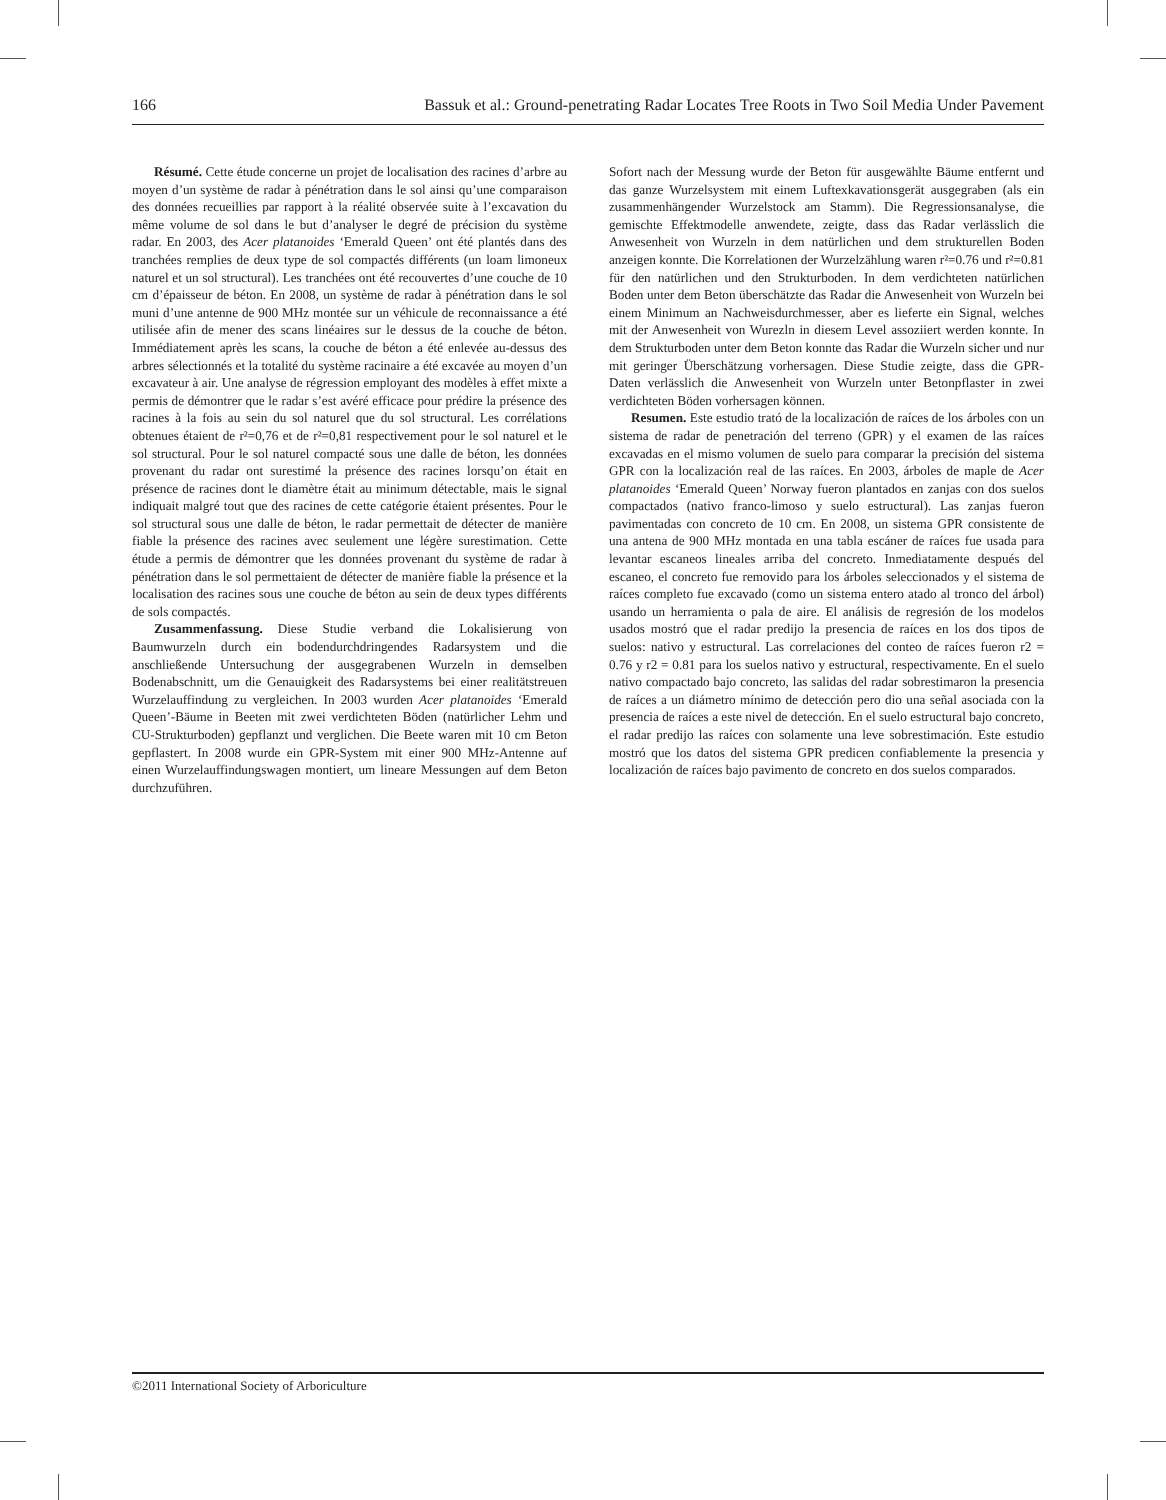166 Bassuk et al.: Ground-penetrating Radar Locates Tree Roots in Two Soil Media Under Pavement
Résumé. Cette étude concerne un projet de localisation des racines d’arbre au moyen d’un système de radar à pénétration dans le sol ainsi qu’une comparaison des données recueillies par rapport à la réalité observée suite à l’excavation du même volume de sol dans le but d’analyser le degré de précision du système radar. En 2003, des Acer platanoides ‘Emerald Queen’ ont été plantés dans des tranchées remplies de deux type de sol compactés différents (un loam limoneux naturel et un sol structural). Les tranchées ont été recouvertes d’une couche de 10 cm d’épaisseur de béton. En 2008, un système de radar à pénétration dans le sol muni d’une antenne de 900 MHz montée sur un véhicule de reconnaissance a été utilisée afin de mener des scans linéaires sur le dessus de la couche de béton. Immédiatement après les scans, la couche de béton a été enlevée au-dessus des arbres sélectionnés et la totalité du système racinaire a été excavée au moyen d’un excavateur à air. Une analyse de régression employant des modèles à effet mixte a permis de démontrer que le radar s’est avéré efficace pour prédire la présence des racines à la fois au sein du sol naturel que du sol structural. Les corrélations obtenues étaient de r²=0,76 et de r²=0,81 respectivement pour le sol naturel et le sol structural. Pour le sol naturel compacté sous une dalle de béton, les données provenant du radar ont surestimé la présence des racines lorsqu’on était en présence de racines dont le diamètre était au minimum détectable, mais le signal indiquait malgré tout que des racines de cette catégorie étaient présentes. Pour le sol structural sous une dalle de béton, le radar permettait de détecter de manière fiable la présence des racines avec seulement une légère surestimation. Cette étude a permis de démontrer que les données provenant du système de radar à pénétration dans le sol permettaient de détecter de manière fiable la présence et la localisation des racines sous une couche de béton au sein de deux types différents de sols compactés.
Zusammenfassung. Diese Studie verband die Lokalisierung von Baumwurzeln durch ein bodendurchdringendes Radarsystem und die anschließende Untersuchung der ausgegrabenen Wurzeln in demselben Bodenabschnitt, um die Genauigkeit des Radarsystems bei einer realitätstreuen Wurzelauffindung zu vergleichen. In 2003 wurden Acer platanoides ‘Emerald Queen’-Bäume in Beeten mit zwei verdichteten Böden (natürlicher Lehm und CU-Strukturboden) gepflanzt und verglichen. Die Beete waren mit 10 cm Beton gepflastert. In 2008 wurde ein GPR-System mit einer 900 MHz-Antenne auf einen Wurzelauffindungswagen montiert, um lineare Messungen auf dem Beton durchzuführen.
Sofort nach der Messung wurde der Beton für ausgewählte Bäume entfernt und das ganze Wurzelsystem mit einem Luftexkavationsgerät ausgegraben (als ein zusammenhängender Wurzelstock am Stamm). Die Regressionsanalyse, die gemischte Effektmodelle anwendete, zeigte, dass das Radar verlässlich die Anwesenheit von Wurzeln in dem natürlichen und dem strukturellen Boden anzeigen konnte. Die Korrelationen der Wurzelzählung waren r²=0.76 und r²=0.81 für den natürlichen und den Strukturboden. In dem verdichteten natürlichen Boden unter dem Beton überschätzte das Radar die Anwesenheit von Wurzeln bei einem Minimum an Nachweisdurchmesser, aber es lieferte ein Signal, welches mit der Anwesenheit von Wurezln in diesem Level assoziiert werden konnte. In dem Strukturboden unter dem Beton konnte das Radar die Wurzeln sicher und nur mit geringer Überschätzung vorhersagen. Diese Studie zeigte, dass die GPR-Daten verlässlich die Anwesenheit von Wurzeln unter Betonpflaster in zwei verdichteten Böden vorhersagen können.
Resumen. Este estudio trató de la localización de raíces de los árboles con un sistema de radar de penetración del terreno (GPR) y el examen de las raíces excavadas en el mismo volumen de suelo para comparar la precisión del sistema GPR con la localización real de las raíces. En 2003, árboles de maple de Acer platanoides ‘Emerald Queen’ Norway fueron plantados en zanjas con dos suelos compactados (nativo franco-limoso y suelo estructural). Las zanjas fueron pavimentadas con concreto de 10 cm. En 2008, un sistema GPR consistente de una antena de 900 MHz montada en una tabla escáner de raíces fue usada para levantar escaneos lineales arriba del concreto. Inmediatamente después del escaneo, el concreto fue removido para los árboles seleccionados y el sistema de raíces completo fue excavado (como un sistema entero atado al tronco del árbol) usando un herramienta o pala de aire. El análisis de regresión de los modelos usados mostró que el radar predijo la presencia de raíces en los dos tipos de suelos: nativo y estructural. Las correlaciones del conteo de raíces fueron r2 = 0.76 y r2 = 0.81 para los suelos nativo y estructural, respectivamente. En el suelo nativo compactado bajo concreto, las salidas del radar sobrestimaron la presencia de raíces a un diámetro mínimo de detección pero dio una señal asociada con la presencia de raíces a este nivel de detección. En el suelo estructural bajo concreto, el radar predijo las raíces con solamente una leve sobrestimación. Este estudio mostró que los datos del sistema GPR predicen confiablemente la presencia y localización de raíces bajo pavimento de concreto en dos suelos comparados.
©2011 International Society of Arboriculture